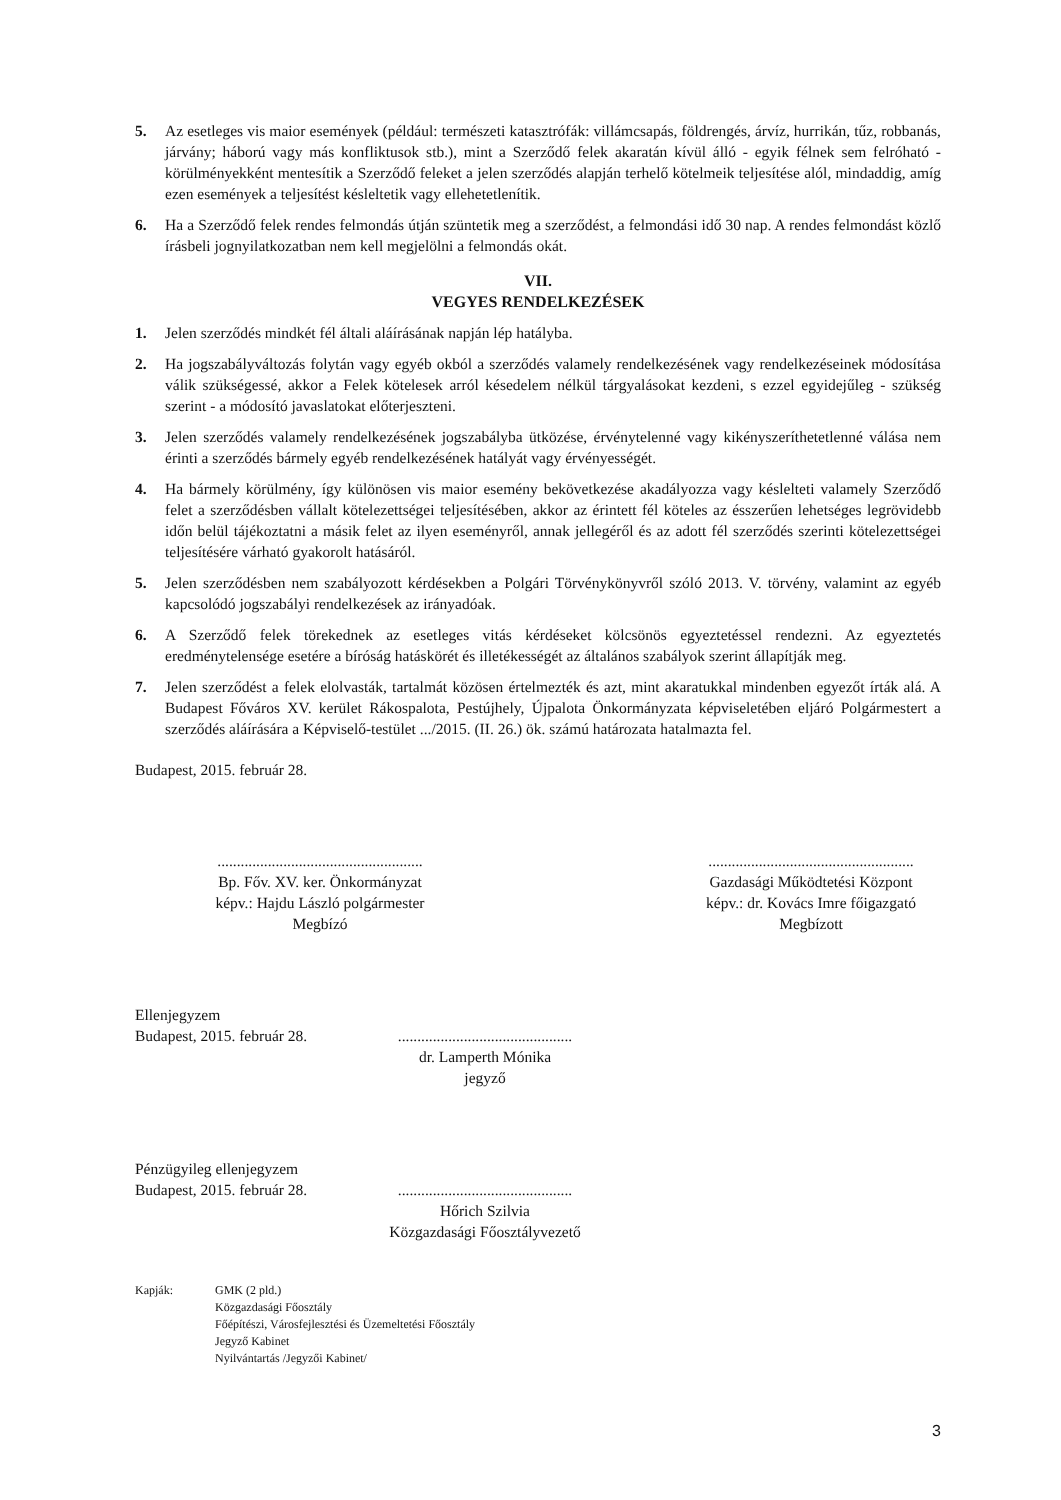5. Az esetleges vis maior események (például: természeti katasztrófák: villámcsapás, földrengés, árvíz, hurrikán, tűz, robbanás, járvány; háború vagy más konfliktusok stb.), mint a Szerződő felek akaratán kívül álló - egyik félnek sem felróható - körülményekként mentesítik a Szerződő feleket a jelen szerződés alapján terhelő kötelmeik teljesítése alól, mindaddig, amíg ezen események a teljesítést késleltetik vagy ellehetetlenítik.
6. Ha a Szerződő felek rendes felmondás útján szüntetik meg a szerződést, a felmondási idő 30 nap. A rendes felmondást közlő írásbeli jognyilatkozatban nem kell megjelölni a felmondás okát.
VII.
VEGYES RENDELKEZÉSEK
1. Jelen szerződés mindkét fél általi aláírásának napján lép hatályba.
2. Ha jogszabályváltozás folytán vagy egyéb okból a szerződés valamely rendelkezésének vagy rendelkezéseinek módosítása válik szükségessé, akkor a Felek kötelesek arról késedelem nélkül tárgyalásokat kezdeni, s ezzel egyidejűleg - szükség szerint - a módosító javaslatokat előterjeszteni.
3. Jelen szerződés valamely rendelkezésének jogszabályba ütközése, érvénytelenné vagy kikényszeríthetetlenné válása nem érinti a szerződés bármely egyéb rendelkezésének hatályát vagy érvényességét.
4. Ha bármely körülmény, így különösen vis maior esemény bekövetkezése akadályozza vagy késlelteti valamely Szerződő felet a szerződésben vállalt kötelezettségei teljesítésében, akkor az érintett fél köteles az ésszerűen lehetséges legrövidebb időn belül tájékoztatni a másik felet az ilyen eseményről, annak jellegéről és az adott fél szerződés szerinti kötelezettségei teljesítésére várható gyakorolt hatásáról.
5. Jelen szerződésben nem szabályozott kérdésekben a Polgári Törvénykönyvről szóló 2013. V. törvény, valamint az egyéb kapcsolódó jogszabályi rendelkezések az irányadóak.
6. A Szerződő felek törekednek az esetleges vitás kérdéseket kölcsönös egyeztetéssel rendezni. Az egyeztetés eredménytelensége esetére a bíróság hatáskörét és illetékességét az általános szabályok szerint állapítják meg.
7. Jelen szerződést a felek elolvasták, tartalmát közösen értelmezték és azt, mint akaratukkal mindenben egyezőt írták alá. A Budapest Főváros XV. kerület Rákospalota, Pestújhely, Újpalota Önkormányzata képviseletében eljáró Polgármestert a szerződés aláírására a Képviselő-testület .../2015. (II. 26.) ök. számú határozata hatalmazta fel.
Budapest, 2015. február 28.
.....................................................
Bp. Főv. XV. ker. Önkormányzat
képv.: Hajdu László polgármester
Megbízó
.....................................................
Gazdasági Működtetési Központ
képv.: dr. Kovács Imre főigazgató
Megbízott
Ellenjegyzem
Budapest, 2015. február 28.
.............................................
dr. Lamperth Mónika
jegyző
Pénzügyileg ellenjegyzem
Budapest, 2015. február 28.
.............................................
Hőrich Szilvia
Közgazdasági Főosztályvezető
Kapják: GMK (2 pld.)
Közgazdasági Főosztály
Főépítészi, Városfejlesztési és Üzemeltetési Főosztály
Jegyző Kabinet
Nyilvántartás /Jegyzői Kabinet/
3